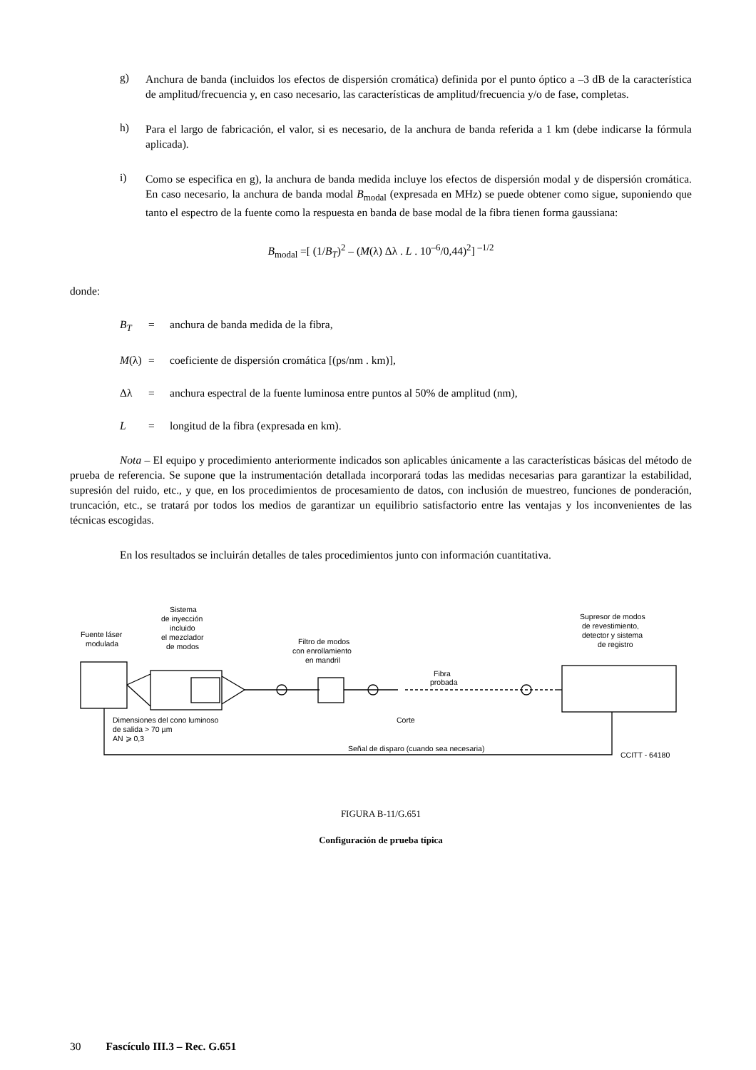g)
Anchura de banda (incluidos los efectos de dispersión cromática) definida por el punto óptico a –3 dB de la característica de amplitud/frecuencia y, en caso necesario, las características de amplitud/frecuencia y/o de fase, completas.
h)
Para el largo de fabricación, el valor, si es necesario, de la anchura de banda referida a 1 km (debe indicarse la fórmula aplicada).
i)
Como se especifica en g), la anchura de banda medida incluye los efectos de dispersión modal y de dispersión cromática. En caso necesario, la anchura de banda modal B<sub>modal</sub> (expresada en MHz) se puede obtener como sigue, suponiendo que tanto el espectro de la fuente como la respuesta en banda de base modal de la fibra tienen forma gaussiana:
B<sub>modal</sub> =[ (1/B<sub>T</sub>)<sup>2</sup> – (M(λ) Δλ . L . 10<sup>–6</sup>/0,44)<sup>2</sup>] <sup>–1/2</sup>
donde:
B<sub>T</sub> = anchura de banda medida de la fibra,
M(λ) = coeficiente de dispersión cromática [(ps/nm . km)],
Δλ = anchura espectral de la fuente luminosa entre puntos al 50% de amplitud (nm),
L = longitud de la fibra (expresada en km).
Nota – El equipo y procedimiento anteriormente indicados son aplicables únicamente a las características básicas del método de prueba de referencia. Se supone que la instrumentación detallada incorporará todas las medidas necesarias para garantizar la estabilidad, supresión del ruido, etc., y que, en los procedimientos de procesamiento de datos, con inclusión de muestreo, funciones de ponderación, truncación, etc., se tratará por todos los medios de garantizar un equilibrio satisfactorio entre las ventajas y los inconvenientes de las técnicas escogidas.
En los resultados se incluirán detalles de tales procedimientos junto con información cuantitativa.
Fuente láser
modulada
Sistema
de inyección
incluido
el mezclador
de modos
Filtro de modos
con enrollamiento
en mandril
Fibra
probada
Corte
Supresor de modos
de revestimiento,
detector y sistema
de registro
Dimensiones del cono luminoso
de salida > 70 µm
AN ⩾ 0,3
Señal de disparo (cuando sea necesaria)
CCITT - 64180
FIGURA B-11/G.651
Configuración de prueba típica
30 Fascículo III.3 – Rec. G.651